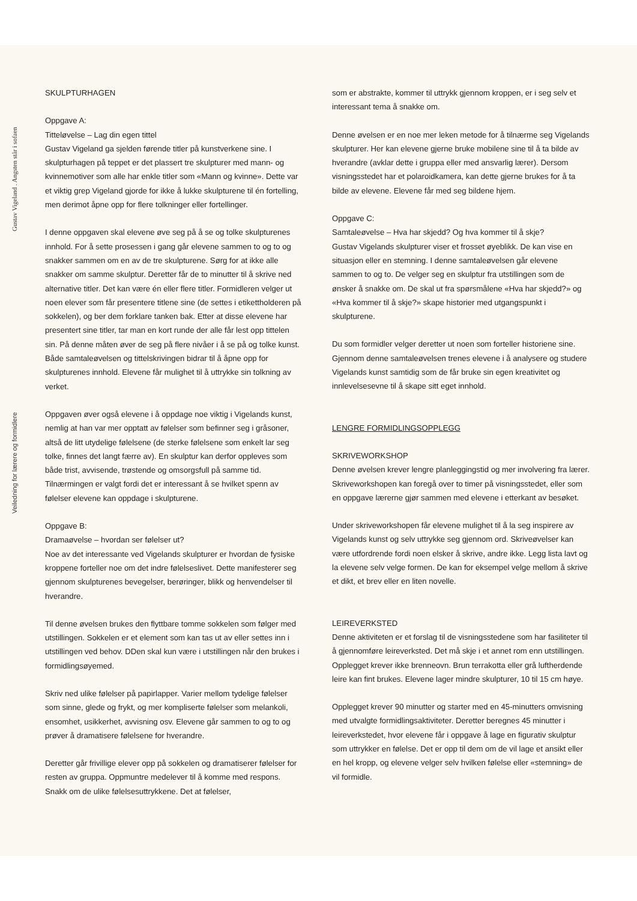Gustav Vigeland . Angsten står i sofaen
Veiledning for lærere og formidlere
SKULPTURHAGEN
Oppgave A:
Titteløvelse – Lag din egen tittel
Gustav Vigeland ga sjelden førende titler på kunstverkene sine. I skulpturhagen på teppet er det plassert tre skulpturer med mann- og kvinnemotiver som alle har enkle titler som «Mann og kvinne». Dette var et viktig grep Vigeland gjorde for ikke å lukke skulpturene til én fortelling, men derimot åpne opp for flere tolkninger eller fortellinger.
I denne oppgaven skal elevene øve seg på å se og tolke skulpturenes innhold. For å sette prosessen i gang går elevene sammen to og to og snakker sammen om en av de tre skulpturene. Sørg for at ikke alle snakker om samme skulptur. Deretter får de to minutter til å skrive ned alternative titler. Det kan være én eller flere titler. Formidleren velger ut noen elever som får presentere titlene sine (de settes i etikettholderen på sokkelen), og ber dem forklare tanken bak. Etter at disse elevene har presentert sine titler, tar man en kort runde der alle får lest opp tittelen sin. På denne måten øver de seg på flere nivåer i å se på og tolke kunst. Både samtaleøvelsen og tittelskrivingen bidrar til å åpne opp for skulpturenes innhold. Elevene får mulighet til å uttrykke sin tolkning av verket.
Oppgaven øver også elevene i å oppdage noe viktig i Vigelands kunst, nemlig at han var mer opptatt av følelser som befinner seg i gråsoner, altså de litt utydelige følelsene (de sterke følelsene som enkelt lar seg tolke, finnes det langt færre av). En skulptur kan derfor oppleves som både trist, avvisende, trøstende og omsorgsfull på samme tid. Tilnærmingen er valgt fordi det er interessant å se hvilket spenn av følelser elevene kan oppdage i skulpturene.
Oppgave B:
Dramaøvelse – hvordan ser følelser ut?
Noe av det interessante ved Vigelands skulpturer er hvordan de fysiske kroppene forteller noe om det indre følelseslivet. Dette manifesterer seg gjennom skulpturenes bevegelser, berøringer, blikk og henvendelser til hverandre.
Til denne øvelsen brukes den flyttbare tomme sokkelen som følger med utstillingen. Sokkelen er et element som kan tas ut av eller settes inn i utstillingen ved behov. DDen skal kun være i utstillingen når den brukes i formidlingsøyemed.
Skriv ned ulike følelser på papirlapper. Varier mellom tydelige følelser som sinne, glede og frykt, og mer kompliserte følelser som melankoli, ensomhet, usikkerhet, avvisning osv. Elevene går sammen to og to og prøver å dramatisere følelsene for hverandre.
Deretter går frivillige elever opp på sokkelen og dramatiserer følelser for resten av gruppa. Oppmuntre medelever til å komme med respons. Snakk om de ulike følelsesuttrykkene. Det at følelser,
som er abstrakte, kommer til uttrykk gjennom kroppen, er i seg selv et interessant tema å snakke om.
Denne øvelsen er en noe mer leken metode for å tilnærme seg Vigelands skulpturer. Her kan elevene gjerne bruke mobilene sine til å ta bilde av hverandre (avklar dette i gruppa eller med ansvarlig lærer). Dersom visningsstedet har et polaroidkamera, kan dette gjerne brukes for å ta bilde av elevene. Elevene får med seg bildene hjem.
Oppgave C:
Samtaleøvelse – Hva har skjedd? Og hva kommer til å skje?
Gustav Vigelands skulpturer viser et frosset øyeblikk. De kan vise en situasjon eller en stemning. I denne samtaleøvelsen går elevene sammen to og to. De velger seg en skulptur fra utstillingen som de ønsker å snakke om. De skal ut fra spørsmålene «Hva har skjedd?» og «Hva kommer til å skje?» skape historier med utgangspunkt i skulpturene.
Du som formidler velger deretter ut noen som forteller historiene sine. Gjennom denne samtaleøvelsen trenes elevene i å analysere og studere Vigelands kunst samtidig som de får bruke sin egen kreativitet og innlevelsesevne til å skape sitt eget innhold.
LENGRE FORMIDLINGSOPPLEGG
SKRIVEWORKSHOP
Denne øvelsen krever lengre planleggingstid og mer involvering fra lærer. Skriveworkshopen kan foregå over to timer på visningsstedet, eller som en oppgave lærerne gjør sammen med elevene i etterkant av besøket.
Under skriveworkshopen får elevene mulighet til å la seg inspirere av Vigelands kunst og selv uttrykke seg gjennom ord. Skriveøvelser kan være utfordrende fordi noen elsker å skrive, andre ikke. Legg lista lavt og la elevene selv velge formen. De kan for eksempel velge mellom å skrive et dikt, et brev eller en liten novelle.
LEIREVERKSTED
Denne aktiviteten er et forslag til de visningsstedene som har fasiliteter til å gjennomføre leireverksted. Det må skje i et annet rom enn utstillingen. Opplegget krever ikke brenneovn. Brun terrakotta eller grå luftherdende leire kan fint brukes. Elevene lager mindre skulpturer, 10 til 15 cm høye.
Opplegget krever 90 minutter og starter med en 45-minutters omvisning med utvalgte formidlingsaktiviteter. Deretter beregnes 45 minutter i leireverkstedet, hvor elevene får i oppgave å lage en figurativ skulptur som uttrykker en følelse. Det er opp til dem om de vil lage et ansikt eller en hel kropp, og elevene velger selv hvilken følelse eller «stemning» de vil formidle.